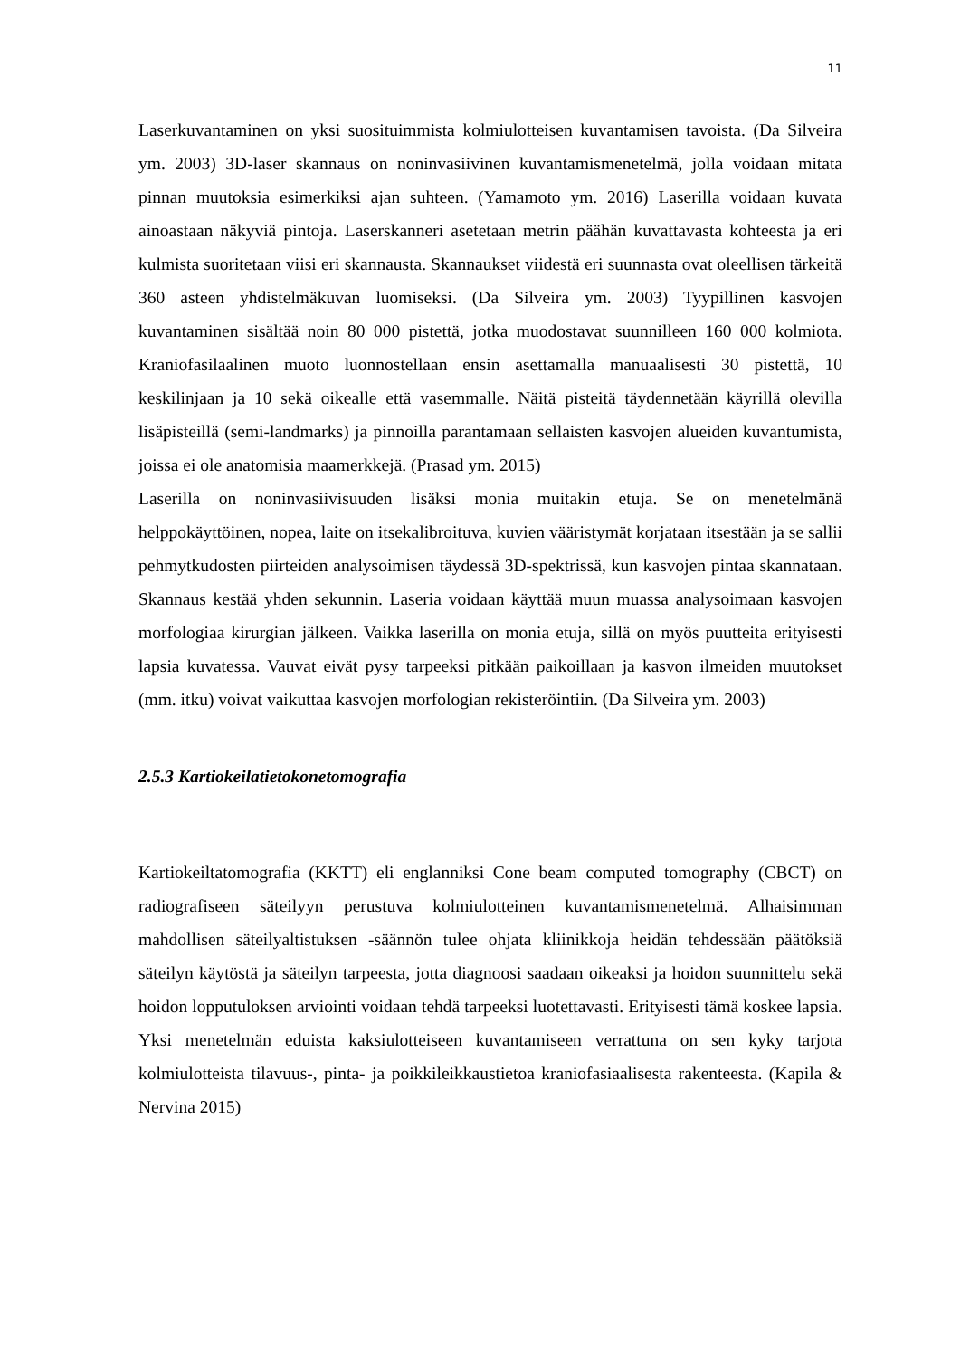11
Laserkuvantaminen on yksi suosituimmista kolmiulotteisen kuvantamisen tavoista. (Da Silveira ym. 2003) 3D-laser skannaus on noninvasiivinen kuvantamismenetelmä, jolla voidaan mitata pinnan muutoksia esimerkiksi ajan suhteen. (Yamamoto ym. 2016) Laserilla voidaan kuvata ainoastaan näkyviä pintoja. Laserskanneri asetetaan metrin päähän kuvattavasta kohteesta ja eri kulmista suoritetaan viisi eri skannausta. Skannaukset viidestä eri suunnasta ovat oleellisen tärkeitä 360 asteen yhdistelmäkuvan luomiseksi. (Da Silveira ym. 2003) Tyypillinen kasvojen kuvantaminen sisältää noin 80 000 pistettä, jotka muodostavat suunnilleen 160 000 kolmiota. Kraniofasilaalinen muoto luonnostellaan ensin asettamalla manuaalisesti 30 pistettä, 10 keskilinjaan ja 10 sekä oikealle että vasemmalle. Näitä pisteitä täydennetään käyrillä olevilla lisäpisteillä (semi-landmarks) ja pinnoilla parantamaan sellaisten kasvojen alueiden kuvantumista, joissa ei ole anatomisia maamerkkejä. (Prasad ym. 2015)
Laserilla on noninvasiivisuuden lisäksi monia muitakin etuja. Se on menetelmänä helppokäyttöinen, nopea, laite on itsekalibroituva, kuvien vääristymät korjataan itsestään ja se sallii pehmytkudosten piirteiden analysoimisen täydessä 3D-spektrissä, kun kasvojen pintaa skannataan. Skannaus kestää yhden sekunnin. Laseria voidaan käyttää muun muassa analysoimaan kasvojen morfologiaa kirurgian jälkeen. Vaikka laserilla on monia etuja, sillä on myös puutteita erityisesti lapsia kuvatessa. Vauvat eivät pysy tarpeeksi pitkään paikoillaan ja kasvon ilmeiden muutokset (mm. itku) voivat vaikuttaa kasvojen morfologian rekisteröintiin. (Da Silveira ym. 2003)
2.5.3 Kartiokeilatietokonetomografia
Kartiokeiltatomografia (KKTT) eli englanniksi Cone beam computed tomography (CBCT) on radiografiseen säteilyyn perustuva kolmiulotteinen kuvantamismenetelmä. Alhaisimman mahdollisen säteilyaltistuksen -säännön tulee ohjata kliinikkoja heidän tehdessään päätöksiä säteilyn käytöstä ja säteilyn tarpeesta, jotta diagnoosi saadaan oikeaksi ja hoidon suunnittelu sekä hoidon lopputuloksen arviointi voidaan tehdä tarpeeksi luotettavasti. Erityisesti tämä koskee lapsia. Yksi menetelmän eduista kaksiulotteiseen kuvantamiseen verrattuna on sen kyky tarjota kolmiulotteista tilavuus-, pinta- ja poikkileikkaustietoa kraniofasiaalisesta rakenteesta. (Kapila & Nervina 2015)